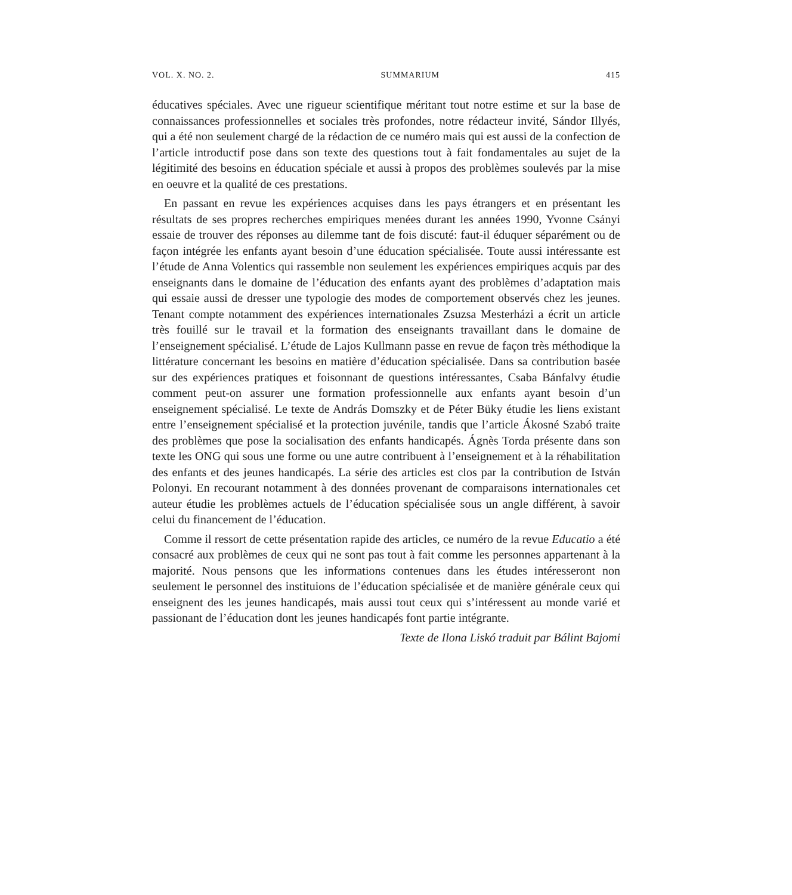VOL. X. NO. 2. SUMMARIUM 415
éducatives spéciales. Avec une rigueur scientifique méritant tout notre estime et sur la base de connaissances professionnelles et sociales très profondes, notre rédacteur invité, Sándor Illyés, qui a été non seulement chargé de la rédaction de ce numéro mais qui est aussi de la confection de l’article introductif pose dans son texte des questions tout à fait fondamentales au sujet de la légitimité des besoins en éducation spéciale et aussi à propos des problèmes soulevés par la mise en oeuvre et la qualité de ces prestations.
En passant en revue les expériences acquises dans les pays étrangers et en présentant les résultats de ses propres recherches empiriques menées durant les années 1990, Yvonne Csányi essaie de trouver des réponses au dilemme tant de fois discuté: faut-il éduquer séparément ou de façon intégrée les enfants ayant besoin d’une éducation spécialisée. Toute aussi intéressante est l’étude de Anna Volentics qui rassemble non seulement les expériences empiriques acquis par des enseignants dans le domaine de l’éducation des enfants ayant des problèmes d’adaptation mais qui essaie aussi de dresser une typologie des modes de comportement observés chez les jeunes. Tenant compte notamment des expériences internationales Zsuzsa Mesterházi a écrit un article très fouillé sur le travail et la formation des enseignants travaillant dans le domaine de l’enseignement spécialisé. L’étude de Lajos Kullmann passe en revue de façon très méthodique la littérature concernant les besoins en matière d’éducation spécialisée. Dans sa contribution basée sur des expériences pratiques et foisonnant de questions intéressantes, Csaba Bánfalvy étudie comment peut-on assurer une formation professionnelle aux enfants ayant besoin d’un enseignement spécialisé. Le texte de András Domszky et de Péter Büky étudie les liens existant entre l’enseignement spécialisé et la protection juvénile, tandis que l’article Ákosné Szabó traite des problèmes que pose la socialisation des enfants handicapés. Ágnès Torda présente dans son texte les ONG qui sous une forme ou une autre contribuent à l’enseignement et à la réhabilitation des enfants et des jeunes handicapés. La série des articles est clos par la contribution de István Polonyi. En recourant notamment à des données provenant de comparaisons internationales cet auteur étudie les problèmes actuels de l’éducation spécialisée sous un angle différent, à savoir celui du financement de l’éducation.
Comme il ressort de cette présentation rapide des articles, ce numéro de la revue Educatio a été consacré aux problèmes de ceux qui ne sont pas tout à fait comme les personnes appartenant à la majorité. Nous pensons que les informations contenues dans les études intéresseront non seulement le personnel des instituions de l’éducation spécialisée et de manière générale ceux qui enseignent des les jeunes handicapés, mais aussi tout ceux qui s’intéressent au monde varié et passionant de l’éducation dont les jeunes handicapés font partie intégrante.
Texte de Ilona Liskó traduit par Bálint Bajomi